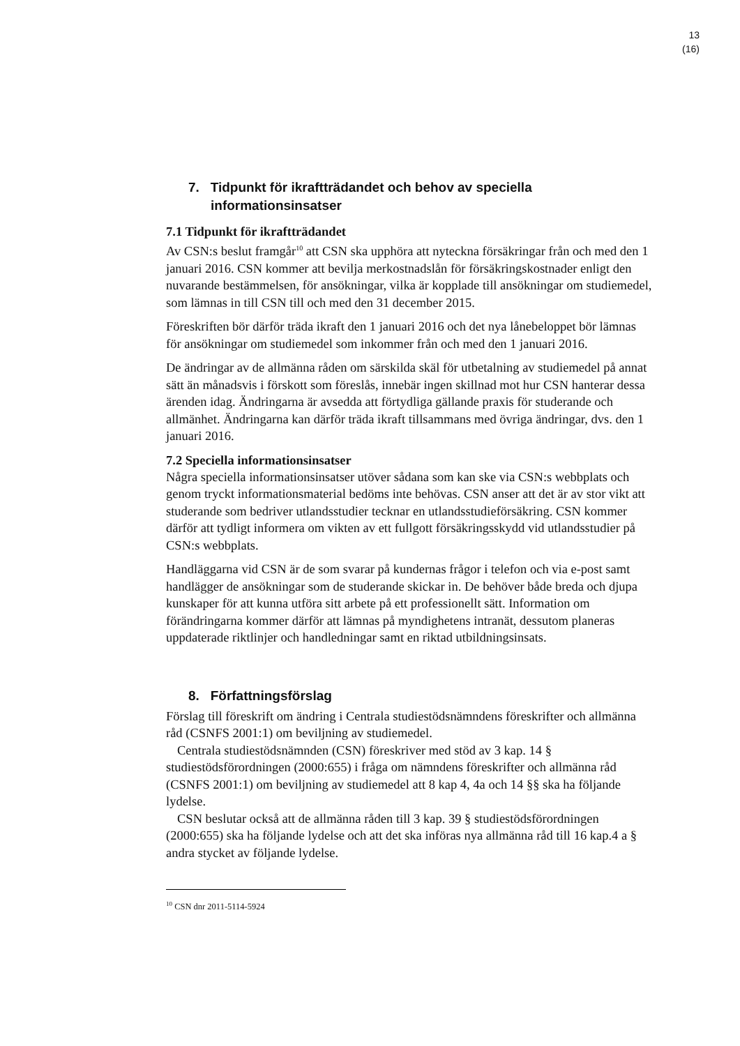13
(16)
7. Tidpunkt för ikraftträdandet och behov av speciella informationsinsatser
7.1 Tidpunkt för ikraftträdandet
Av CSN:s beslut framgår<sup>10</sup> att CSN ska upphöra att nyteckna försäkringar från och med den 1 januari 2016. CSN kommer att bevilja merkostnadslån för försäkringskostnader enligt den nuvarande bestämmelsen, för ansökningar, vilka är kopplade till ansökningar om studiemedel, som lämnas in till CSN till och med den 31 december 2015.
Föreskriften bör därför träda ikraft den 1 januari 2016 och det nya lånebeloppet bör lämnas för ansökningar om studiemedel som inkommer från och med den 1 januari 2016.
De ändringar av de allmänna råden om särskilda skäl för utbetalning av studiemedel på annat sätt än månadsvis i förskott som föreslås, innebär ingen skillnad mot hur CSN hanterar dessa ärenden idag. Ändringarna är avsedda att förtydliga gällande praxis för studerande och allmänhet. Ändringarna kan därför träda ikraft tillsammans med övriga ändringar, dvs. den 1 januari 2016.
7.2 Speciella informationsinsatser
Några speciella informationsinsatser utöver sådana som kan ske via CSN:s webbplats och genom tryckt informationsmaterial bedöms inte behövas. CSN anser att det är av stor vikt att studerande som bedriver utlandsstudier tecknar en utlandsstudieförsäkring. CSN kommer därför att tydligt informera om vikten av ett fullgott försäkringsskydd vid utlandsstudier på CSN:s webbplats.
Handläggarna vid CSN är de som svarar på kundernas frågor i telefon och via e-post samt handlägger de ansökningar som de studerande skickar in. De behöver både breda och djupa kunskaper för att kunna utföra sitt arbete på ett professionellt sätt. Information om förändringarna kommer därför att lämnas på myndighetens intranät, dessutom planeras uppdaterade riktlinjer och handledningar samt en riktad utbildningsinsats.
8. Författningsförslag
Förslag till föreskrift om ändring i Centrala studiestödsnämndens föreskrifter och allmänna råd (CSNFS 2001:1) om beviljning av studiemedel.
Centrala studiestödsnämnden (CSN) föreskriver med stöd av 3 kap. 14 § studiestödsförordningen (2000:655) i fråga om nämndens föreskrifter och allmänna råd (CSNFS 2001:1) om beviljning av studiemedel att 8 kap 4, 4a och 14 §§ ska ha följande lydelse.
CSN beslutar också att de allmänna råden till 3 kap. 39 § studiestödsförordningen (2000:655) ska ha följande lydelse och att det ska införas nya allmänna råd till 16 kap.4 a § andra stycket av följande lydelse.
<sup>10</sup> CSN dnr 2011-5114-5924